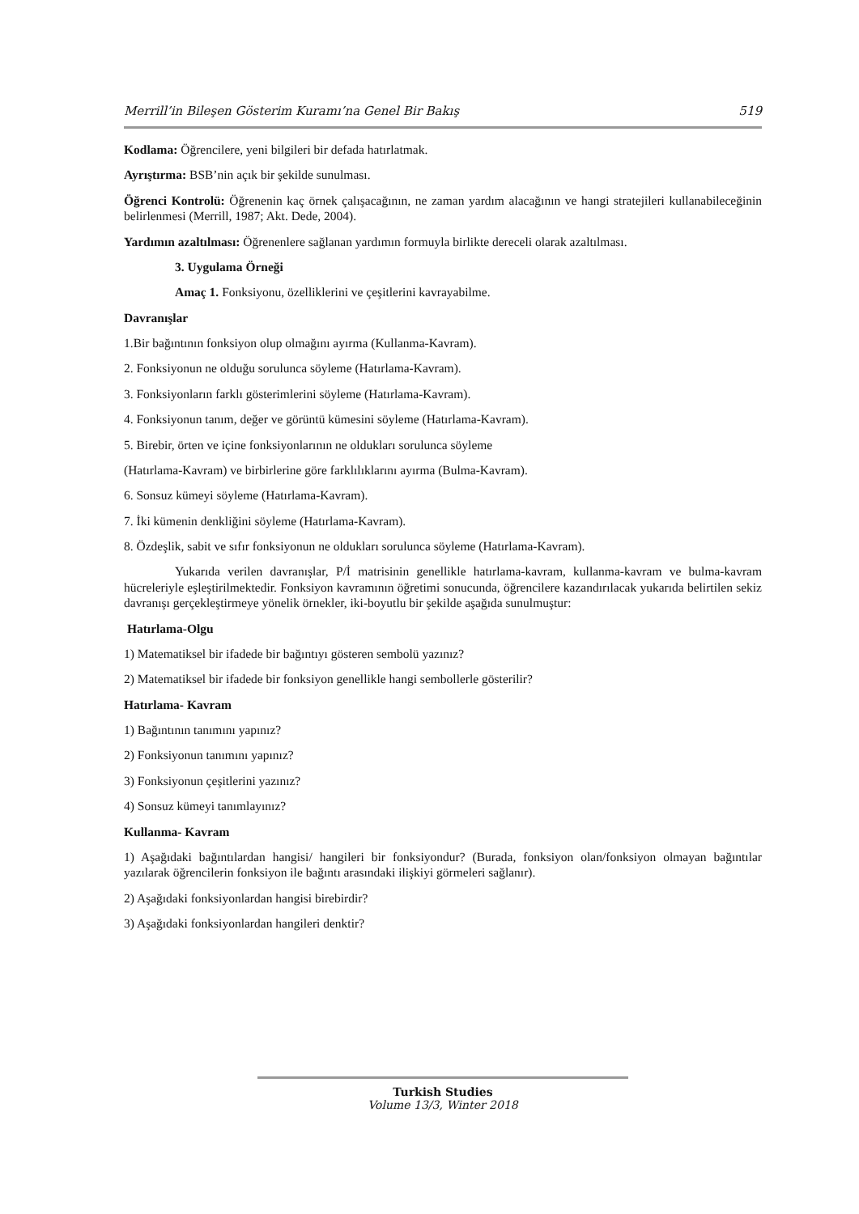Merrill’in Bileşen Gösterim Kuramı’na Genel Bir Bakış 519
Kodlama: Öğrencilere, yeni bilgileri bir defada hatırlatmak.
Ayrıştırma: BSB’nin açık bir şekilde sunulması.
Öğrenci Kontrolü: Öğrenenin kaç örnek çalışacağının, ne zaman yardım alacağının ve hangi stratejileri kullanabileceğinin belirlenmesi (Merrill, 1987; Akt. Dede, 2004).
Yardımın azaltılması: Öğrenenlere sağlanan yardımın formuyla birlikte dereceli olarak azaltılması.
3. Uygulama Örneği
Amaç 1. Fonksiyonu, özelliklerini ve çeşitlerini kavrayabilme.
Davranışlar
1.Bir bağıntının fonksiyon olup olmağını ayırma (Kullanma-Kavram).
2. Fonksiyonun ne olduğu sorulunca söyleme (Hatırlama-Kavram).
3. Fonksiyonların farklı gösterimlerini söyleme (Hatırlama-Kavram).
4. Fonksiyonun tanım, değer ve görüntü kümesini söyleme (Hatırlama-Kavram).
5. Birebir, örten ve içine fonksiyonlarının ne oldukları sorulunca söyleme
(Hatırlama-Kavram) ve birbirlerine göre farklılıklarını ayırma (Bulma-Kavram).
6. Sonsuz kümeyi söyleme (Hatırlama-Kavram).
7. İki kümenin denkliğini söyleme (Hatırlama-Kavram).
8. Özdeşlik, sabit ve sıfır fonksiyonun ne oldukları sorulunca söyleme (Hatırlama-Kavram).
Yukarıda verilen davranışlar, P/İ matrisinin genellikle hatırlama-kavram, kullanma-kavram ve bulma-kavram hücreleriyle eşleştirilmektedir. Fonksiyon kavramının öğretimi sonucunda, öğrencilere kazandırılacak yukarıda belirtilen sekiz davranışı gerçekleştirmeye yönelik örnekler, iki-boyutlu bir şekilde aşağıda sunulmuştur:
Hatırlama-Olgu
1) Matematiksel bir ifadede bir bağıntıyı gösteren sembolü yazınız?
2) Matematiksel bir ifadede bir fonksiyon genellikle hangi sembollerle gösterilir?
Hatırlama- Kavram
1) Bağıntının tanımını yapınız?
2) Fonksiyonun tanımını yapınız?
3) Fonksiyonun çeşitlerini yazınız?
4) Sonsuz kümeyi tanımlayınız?
Kullanma- Kavram
1) Aşağıdaki bağıntılardan hangisi/ hangileri bir fonksiyondur? (Burada, fonksiyon olan/fonksiyon olmayan bağıntılar yazılarak öğrencilerin fonksiyon ile bağıntı arasındaki ilişkiyi görmeleri sağlanır).
2) Aşağıdaki fonksiyonlardan hangisi birebirdir?
3) Aşağıdaki fonksiyonlardan hangileri denktir?
Turkish Studies
Volume 13/3, Winter 2018